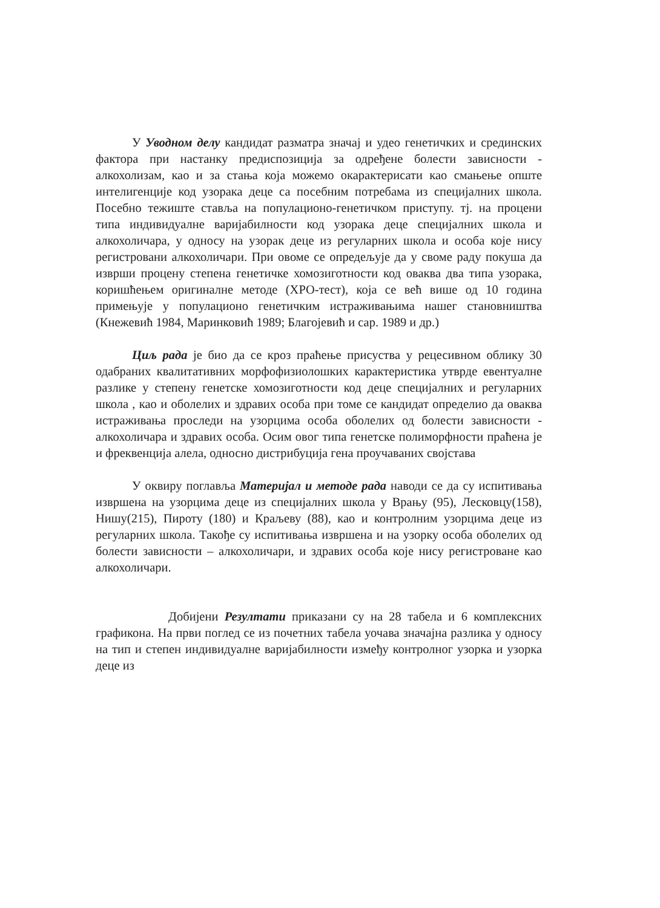У Уводном делу кандидат разматра значај и удео генетичких и срединских фактора при настанку предиспозиција за одређене болести зависности - алкохолизам, као и за стања која можемо окарактерисати као смањење опште интелигенције код узорака деце са посебним потребама из специјалних школа. Посебно тежиште стављa на популационо-генетичком приступу. тј. на процени типа индивидуалне варијабилности код узорака деце специјалних школа и алкохоличара, у односу на узорак деце из регуларних школа и особа које нису регистровани алкохоличари. При овоме се опредељује да у своме раду покуша да изврши процену степена генетичке хомозиготности код оваква два типа узорака, коришћењем оригиналне методе (ХРО-тест), која се већ више од 10 година примењује у популационо генетичким истраживањима нашег становништва (Кнежевић 1984, Маринковић 1989; Благојевић и сар. 1989 и др.)
Циљ рада је био да се кроз праћење присуства у рецесивном облику 30 одабраних квалитативних морфофизиолошких карактеристика утврде евентуалне разлике у степену генетске хомозиготности код деце специјалних и регуларних школа , као и оболелих и здравих особа при томе се кандидат определио да оваква истраживања проследи на узорцима особа оболелих од болести зависности - алкохоличара и здравих особа. Осим овог типа генетске полиморфности праћена је и фреквенција алела, односно дистрибуција гена проучаваних својстава
У оквиру поглавља Материјал и методе рада наводи се да су испитивања извршена на узорцима деце из специјалних школа у Врању (95), Лесковцу(158), Нишу(215), Пироту (180) и Краљеву (88), као и контролним узорцима деце из регуларних школа. Такође су испитивања извршена и на узорку особа оболелих од болести зависности – алкохоличари, и здравих особа које нису регистроване као алкохоличари.
Добијени Резултати приказани су на 28 табела и 6 комплексних графикона. На први поглед се из почетних табела уочава значајна разлика у односу на тип и степен индивидуалне варијабилности између контролног узорка и узорка деце из